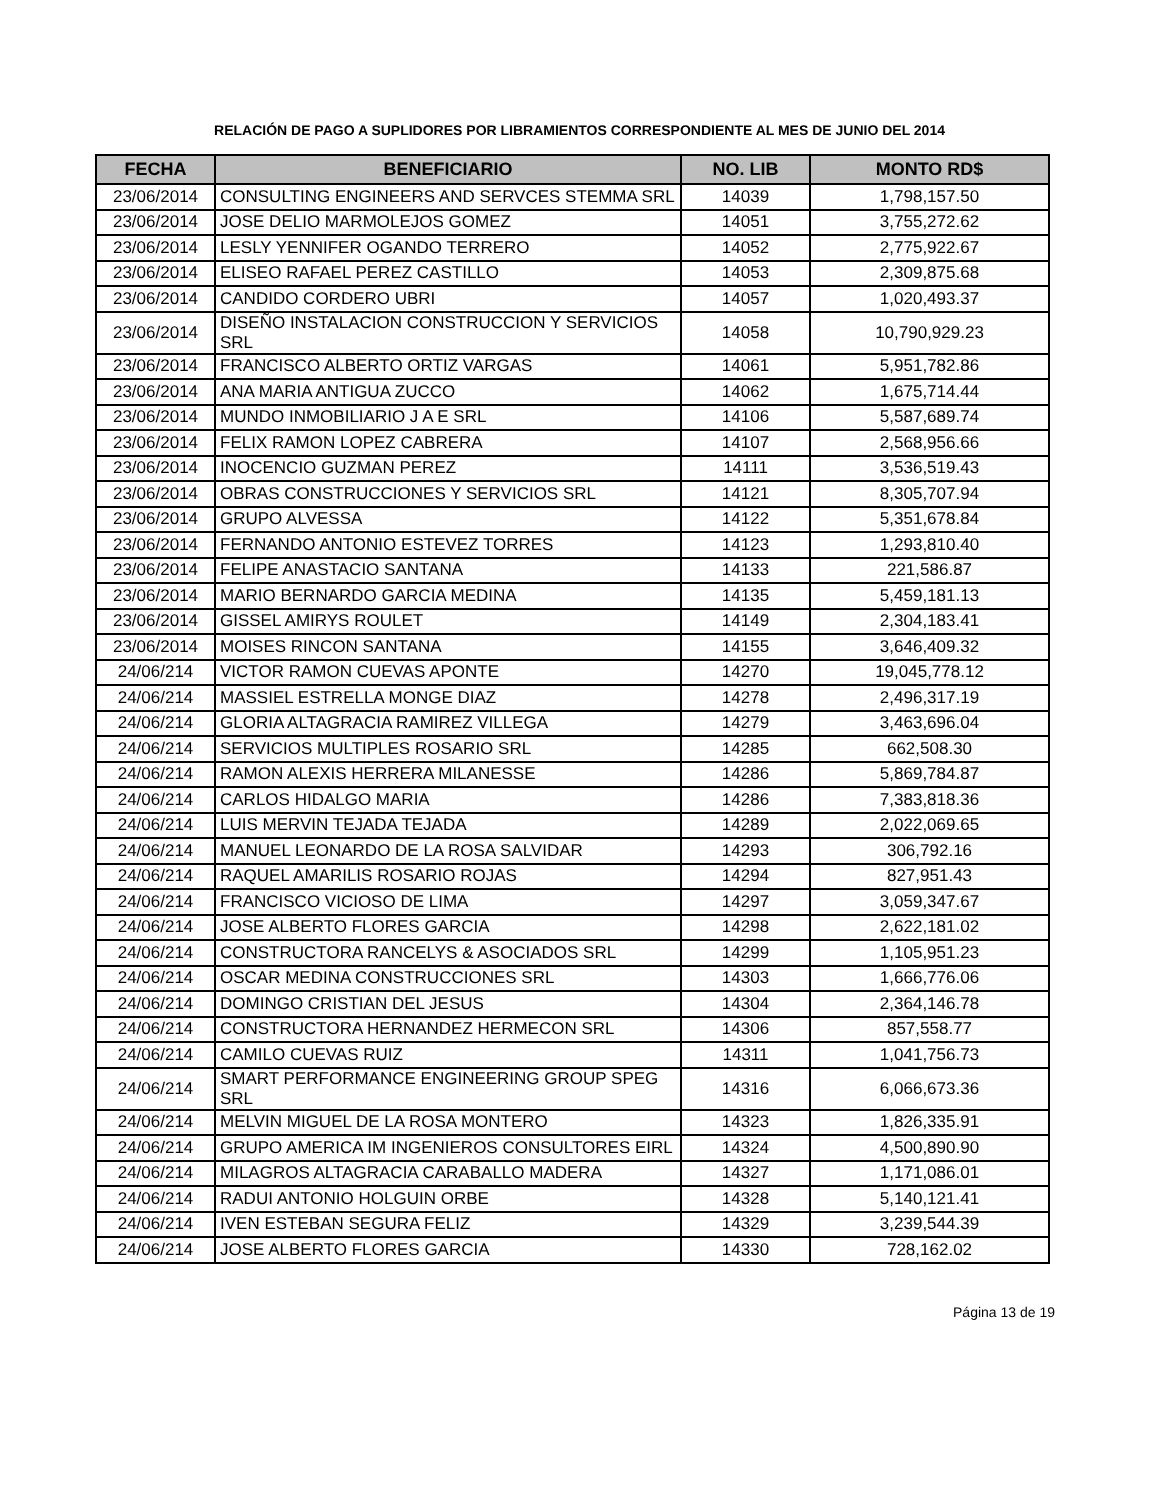RELACIÓN DE PAGO A SUPLIDORES POR LIBRAMIENTOS CORRESPONDIENTE AL MES DE JUNIO DEL 2014
| FECHA | BENEFICIARIO | NO. LIB | MONTO RD$ |
| --- | --- | --- | --- |
| 23/06/2014 | CONSULTING ENGINEERS AND SERVCES STEMMA SRL | 14039 | 1,798,157.50 |
| 23/06/2014 | JOSE DELIO MARMOLEJOS GOMEZ | 14051 | 3,755,272.62 |
| 23/06/2014 | LESLY YENNIFER OGANDO TERRERO | 14052 | 2,775,922.67 |
| 23/06/2014 | ELISEO RAFAEL PEREZ CASTILLO | 14053 | 2,309,875.68 |
| 23/06/2014 | CANDIDO CORDERO UBRI | 14057 | 1,020,493.37 |
| 23/06/2014 | DISEÑO INSTALACION CONSTRUCCION Y SERVICIOS SRL | 14058 | 10,790,929.23 |
| 23/06/2014 | FRANCISCO ALBERTO ORTIZ VARGAS | 14061 | 5,951,782.86 |
| 23/06/2014 | ANA MARIA ANTIGUA ZUCCO | 14062 | 1,675,714.44 |
| 23/06/2014 | MUNDO INMOBILIARIO J A E SRL | 14106 | 5,587,689.74 |
| 23/06/2014 | FELIX RAMON LOPEZ CABRERA | 14107 | 2,568,956.66 |
| 23/06/2014 | INOCENCIO GUZMAN PEREZ | 14111 | 3,536,519.43 |
| 23/06/2014 | OBRAS CONSTRUCCIONES Y SERVICIOS SRL | 14121 | 8,305,707.94 |
| 23/06/2014 | GRUPO ALVESSA | 14122 | 5,351,678.84 |
| 23/06/2014 | FERNANDO ANTONIO ESTEVEZ TORRES | 14123 | 1,293,810.40 |
| 23/06/2014 | FELIPE ANASTACIO SANTANA | 14133 | 221,586.87 |
| 23/06/2014 | MARIO BERNARDO GARCIA MEDINA | 14135 | 5,459,181.13 |
| 23/06/2014 | GISSEL AMIRYS ROULET | 14149 | 2,304,183.41 |
| 23/06/2014 | MOISES RINCON SANTANA | 14155 | 3,646,409.32 |
| 24/06/214 | VICTOR RAMON CUEVAS APONTE | 14270 | 19,045,778.12 |
| 24/06/214 | MASSIEL ESTRELLA MONGE DIAZ | 14278 | 2,496,317.19 |
| 24/06/214 | GLORIA ALTAGRACIA RAMIREZ VILLEGA | 14279 | 3,463,696.04 |
| 24/06/214 | SERVICIOS MULTIPLES ROSARIO SRL | 14285 | 662,508.30 |
| 24/06/214 | RAMON ALEXIS HERRERA MILANESSE | 14286 | 5,869,784.87 |
| 24/06/214 | CARLOS HIDALGO MARIA | 14286 | 7,383,818.36 |
| 24/06/214 | LUIS MERVIN TEJADA TEJADA | 14289 | 2,022,069.65 |
| 24/06/214 | MANUEL LEONARDO DE LA ROSA SALVIDAR | 14293 | 306,792.16 |
| 24/06/214 | RAQUEL AMARILIS ROSARIO ROJAS | 14294 | 827,951.43 |
| 24/06/214 | FRANCISCO VICIOSO DE LIMA | 14297 | 3,059,347.67 |
| 24/06/214 | JOSE ALBERTO FLORES GARCIA | 14298 | 2,622,181.02 |
| 24/06/214 | CONSTRUCTORA RANCELYS & ASOCIADOS SRL | 14299 | 1,105,951.23 |
| 24/06/214 | OSCAR MEDINA CONSTRUCCIONES SRL | 14303 | 1,666,776.06 |
| 24/06/214 | DOMINGO CRISTIAN DEL JESUS | 14304 | 2,364,146.78 |
| 24/06/214 | CONSTRUCTORA HERNANDEZ HERMECON SRL | 14306 | 857,558.77 |
| 24/06/214 | CAMILO CUEVAS RUIZ | 14311 | 1,041,756.73 |
| 24/06/214 | SMART PERFORMANCE ENGINEERING GROUP SPEG SRL | 14316 | 6,066,673.36 |
| 24/06/214 | MELVIN MIGUEL DE LA ROSA MONTERO | 14323 | 1,826,335.91 |
| 24/06/214 | GRUPO AMERICA IM INGENIEROS CONSULTORES EIRL | 14324 | 4,500,890.90 |
| 24/06/214 | MILAGROS ALTAGRACIA CARABALLO MADERA | 14327 | 1,171,086.01 |
| 24/06/214 | RADUI ANTONIO HOLGUIN ORBE | 14328 | 5,140,121.41 |
| 24/06/214 | IVEN ESTEBAN SEGURA FELIZ | 14329 | 3,239,544.39 |
| 24/06/214 | JOSE ALBERTO FLORES GARCIA | 14330 | 728,162.02 |
Página 13 de 19